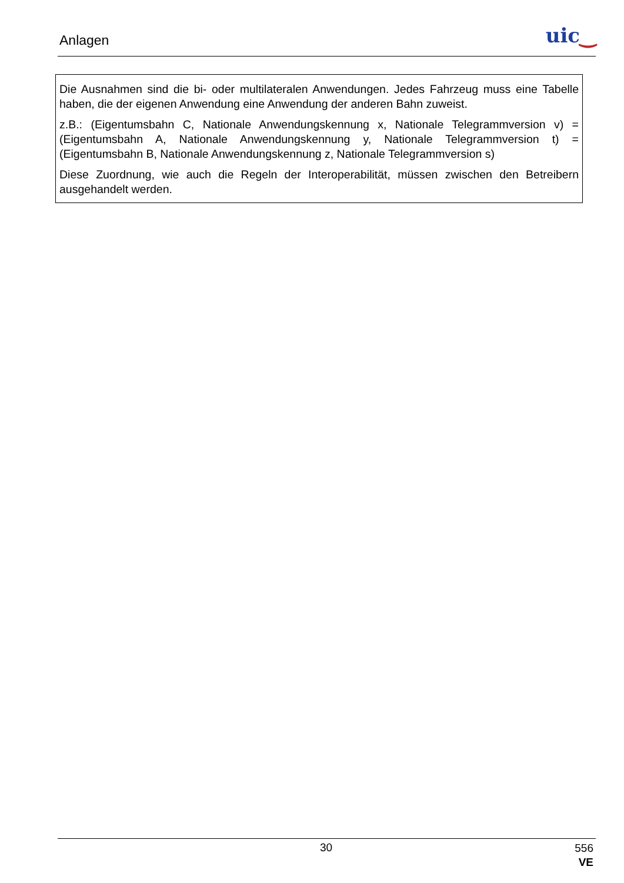Anlagen uic‿
Die Ausnahmen sind die bi- oder multilateralen Anwendungen. Jedes Fahrzeug muss eine Tabelle haben, die der eigenen Anwendung eine Anwendung der anderen Bahn zuweist.
z.B.: (Eigentumsbahn C, Nationale Anwendungskennung x, Nationale Telegrammversion v) = (Eigentumsbahn A, Nationale Anwendungskennung y, Nationale Telegrammversion t) = (Eigentumsbahn B, Nationale Anwendungskennung z, Nationale Telegrammversion s)
Diese Zuordnung, wie auch die Regeln der Interoperabilität, müssen zwischen den Betreibern ausgehandelt werden.
30
556
VE